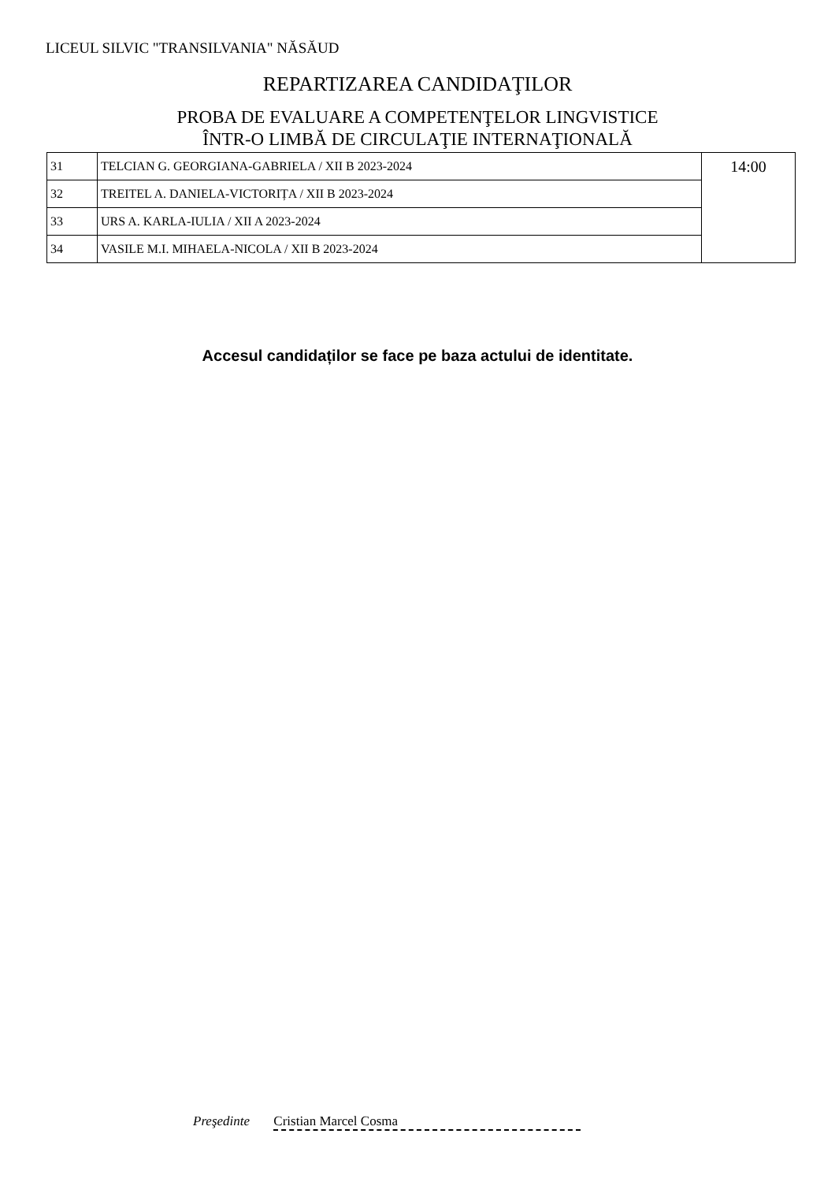LICEUL SILVIC "TRANSILVANIA" NĂSĂUD
REPARTIZAREA CANDIDAŢILOR
PROBA DE EVALUARE A COMPETENŢELOR LINGVISTICE
ÎNTR-O LIMBĂ DE CIRCULAŢIE INTERNAŢIONALĂ
| 31 | TELCIAN G. GEORGIANA-GABRIELA / XII B 2023-2024 | 14:00 |
| 32 | TREITEL A. DANIELA-VICTORIȚA / XII B 2023-2024 | |
| 33 | URS A. KARLA-IULIA / XII A 2023-2024 | |
| 34 | VASILE M.I. MIHAELA-NICOLA / XII B 2023-2024 | |
Accesul candidaților se face pe baza actului de identitate.
Preşedinte Cristian Marcel Cosma